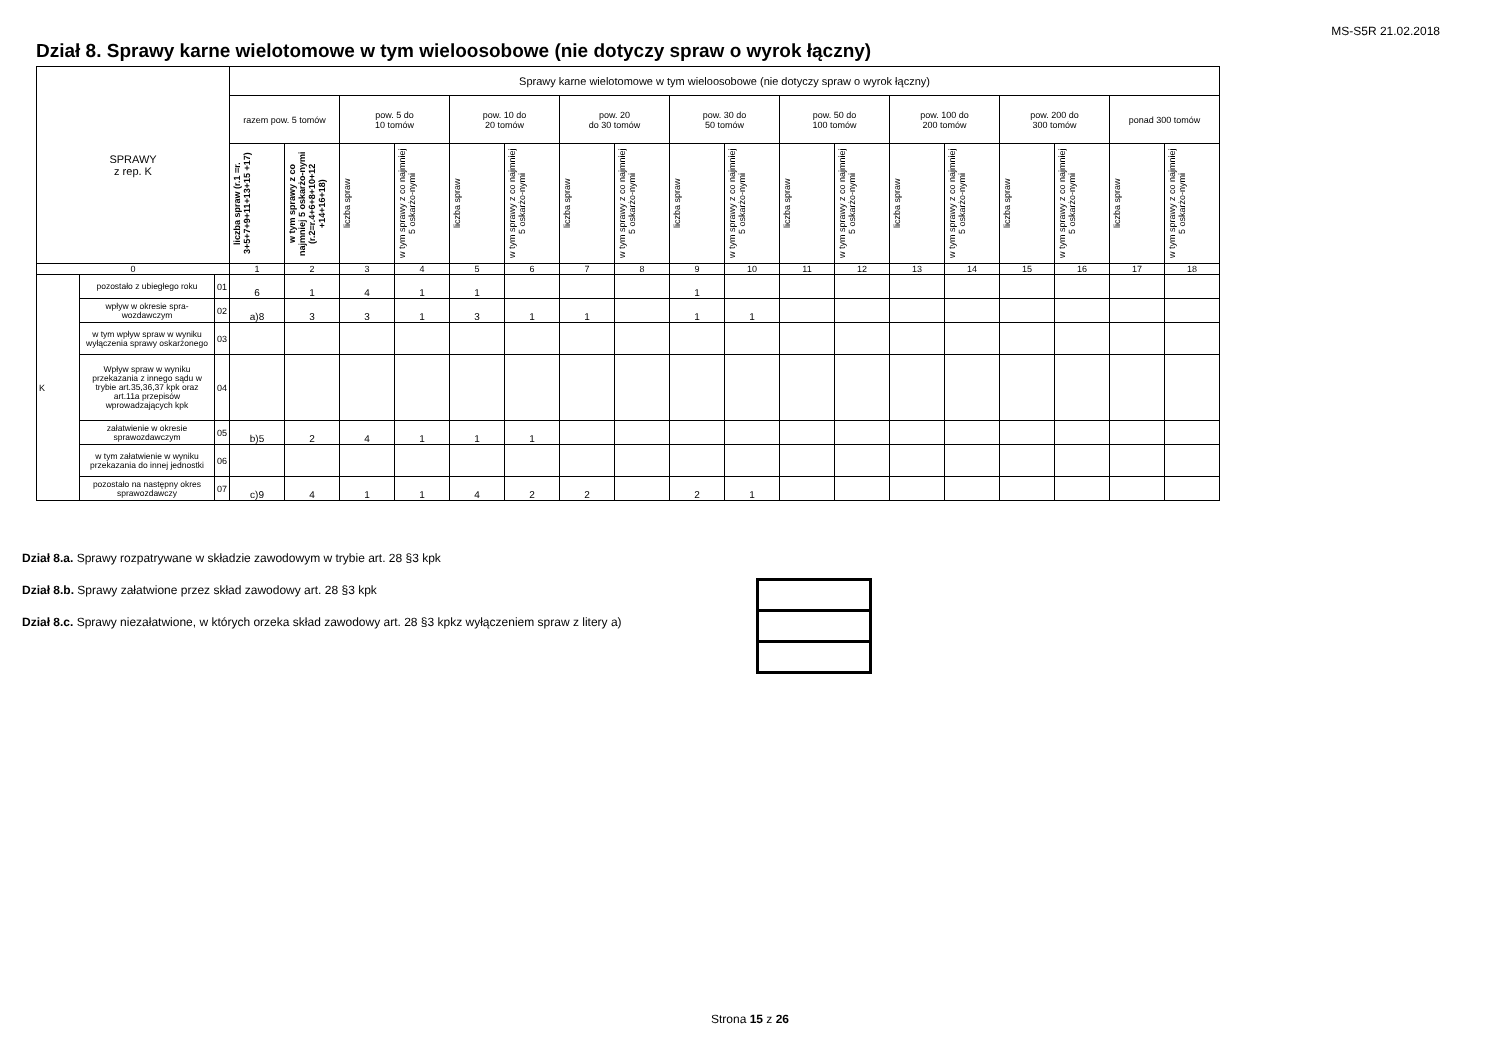MS-S5R 21.02.2018
Dział 8. Sprawy karne wielotomowe w tym wieloosobowe (nie dotyczy spraw o wyrok łączny)
| SPRAWY z rep. K | | | Sprawy karne wielotomowe w tym wieloosobowe (nie dotyczy spraw o wyrok łączny) | | | | | | | | | | | | | | | | | |
| --- | --- | --- | --- | --- | --- | --- | --- | --- | --- | --- | --- | --- | --- | --- | --- | --- | --- | --- | --- | --- |
| | | | razem pow. 5 tomów | | pow. 5 do 10 tomów | | pow. 10 do 20 tomów | | pow. 20 do 30 tomów | | pow. 30 do 50 tomów | | pow. 50 do 100 tomów | | pow. 100 do 200 tomów | | pow. 200 do 300 tomów | | ponad 300 tomów | |
| | | | liczba spraw (r.1 =r. 3+5+7+9+11+13+15 +17) | w tym sprawy z co najmniej 5 oskarżo-nymi (r.2=r.4+6+8+10+12 +14+16+18) | liczba spraw | w tym sprawy z co najmniej 5 oskarżo-nymi | liczba spraw | w tym sprawy z co najmniej 5 oskarżo-nymi | liczba spraw | w tym sprawy z co najmniej 5 oskarżo-nymi | liczba spraw | w tym sprawy z co najmniej 5 oskarżo-nymi | liczba spraw | w tym sprawy z co najmniej 5 oskarżo-nymi | liczba spraw | w tym sprawy z co najmniej 5 oskarżo-nymi | liczba spraw | w tym sprawy z co najmniej 5 oskarżo-nymi | liczba spraw | w tym sprawy z co najmniej 5 oskarżo-nymi |
| 0 | | | 1 | 2 | 3 | 4 | 5 | 6 | 7 | 8 | 9 | 10 | 11 | 12 | 13 | 14 | 15 | 16 | 17 | 18 |
| K | pozostało z ubiegłego roku | 01 | 6 | 1 | 4 | 1 | 1 | | | | 1 | | | | | | | | | |
| | wpływ w okresie spra-wozdawczym | 02 | a)8 | 3 | 3 | 1 | 3 | 1 | 1 | | 1 | 1 | | | | | | | | |
| | w tym wpływ spraw w wyniku wyłączenia sprawy oskarżonego | 03 | | | | | | | | | | | | | | | | | | |
| | Wpływ spraw w wyniku przekazania z innego sądu w trybie art.35,36,37 kpk oraz art.11a przepisów wprowadzających kpk | 04 | | | | | | | | | | | | | | | | | | |
| | załatwienie w okresie sprawozdawczym | 05 | b)5 | 2 | 4 | 1 | 1 | 1 | | | | | | | | | | | | |
| | w tym załatwienie w wyniku przekazania do innej jednostki | 06 | | | | | | | | | | | | | | | | | | |
| | pozostało na następny okres sprawozdawczy | 07 | c)9 | 4 | 1 | 1 | 4 | 2 | 2 | | 2 | 1 | | | | | | | | |
Dział 8.a. Sprawy rozpatrywane w składzie zawodowym w trybie art. 28 §3 kpk
Dział 8.b. Sprawy załatwione przez skład zawodowy art. 28 §3 kpk
Dział 8.c. Sprawy niezałatwione, w których orzeka skład zawodowy art. 28 §3 kpkz wyłączeniem spraw z litery a)
Strona 15 z 26